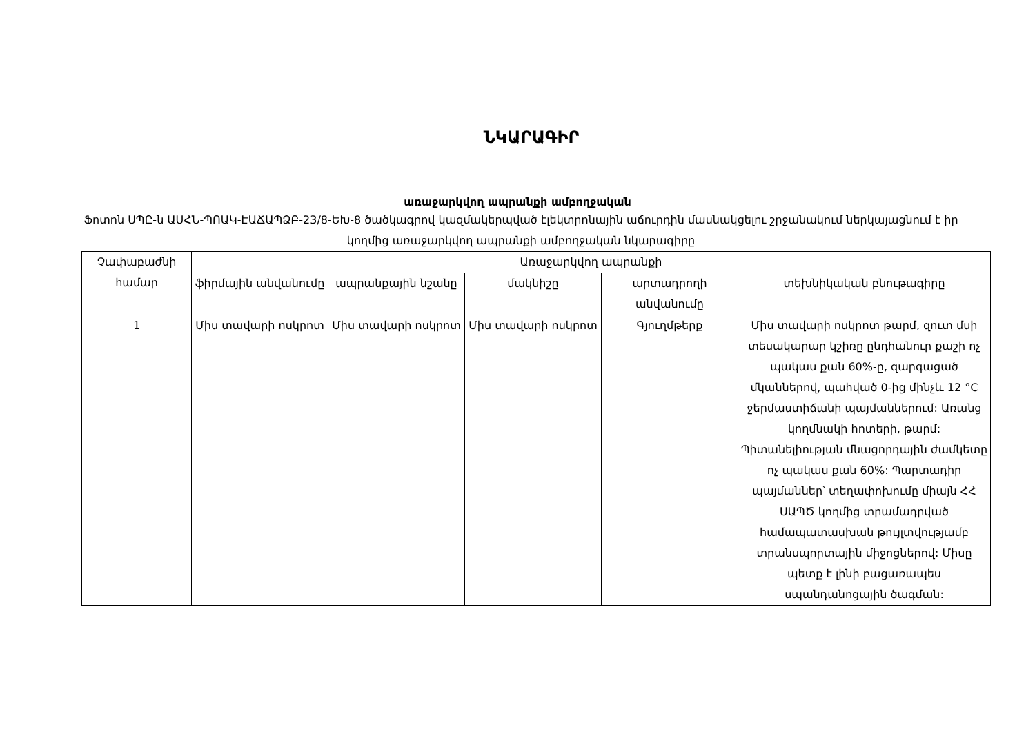ՆԿԱՐԱԳԻՐ
առաջարկվող ապրանքի ամբողջական
Ֆոտոն ՍՊԸ-ն ԱՍՀՆ-ՊՈԱԿ-ԷԱՃԱՊՁԲ-23/8-ԵԽ-8 ծածկագրով կազմակերպված էլեկտրոնային աճուրդին մասնակցելու շրջանակում ներկայացնում է իր կողմից առաջարկվող ապրանքի ամբողջական նկարագիրը
| Չափաբաժնի համար | Առաջարկվող ապրանքի | | | | |
| --- | --- | --- | --- | --- | --- |
| | ֆիրմային անվանումը | ապրանքային նշանը | մակնիշը | արտադրողի անվանումը | տեխնիկական բնութագիրը |
| 1 | Միս տավարի ոսկրոտ | Միս տավարի ոսկրոտ | Միս տավարի ոսկրոտ | Գյուղմթերք | Միս տավարի ոսկրոտ թարմ, զուտ մսի տեսակարար կշիռը ընդհանուր քաշի ոչ պակաս քան 60%-ը, զարգացած մկաններով, պահված 0-ից մինչև 12 °C ջերմաստիճանի պայմաններում: Առանց կողմնակի հոտերի, թարմ: Պիտանելիության մնացորդային ժամկետը ոչ պակաս քան 60%: Պարտադիր պայմաններ՝ տեղափոխումը միայն ՀՀ ՍԱՊԾ կողմից տրամադրված համապատասխան թույլտվությամբ տրանսպորտային միջոցներով: Միսը պետք է լինի բացառապես սպանդանոցային ծագման: |